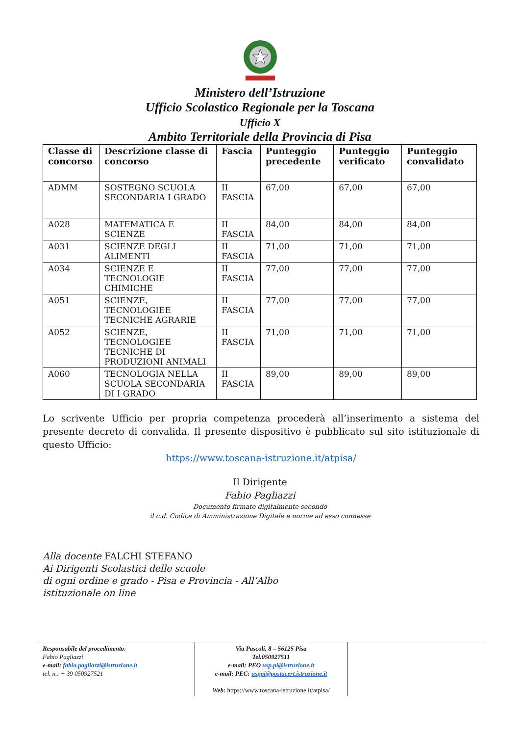Ministero dell’Istruzione
Ufficio Scolastico Regionale per la Toscana
Ufficio X
Ambito Territoriale della Provincia di Pisa
| Classe di concorso | Descrizione classe di concorso | Fascia | Punteggio precedente | Punteggio verificato | Punteggio convalidato |
| --- | --- | --- | --- | --- | --- |
| ADMM | SOSTEGNO SCUOLA SECONDARIA I GRADO | II FASCIA | 67,00 | 67,00 | 67,00 |
| A028 | MATEMATICA E SCIENZE | II FASCIA | 84,00 | 84,00 | 84,00 |
| A031 | SCIENZE DEGLI ALIMENTI | II FASCIA | 71,00 | 71,00 | 71,00 |
| A034 | SCIENZE E TECNOLOGIE CHIMICHE | II FASCIA | 77,00 | 77,00 | 77,00 |
| A051 | SCIENZE, TECNOLOGIEE TECNICHE AGRARIE | II FASCIA | 77,00 | 77,00 | 77,00 |
| A052 | SCIENZE, TECNOLOGIEE TECNICHE DI PRODUZIONI ANIMALI | II FASCIA | 71,00 | 71,00 | 71,00 |
| A060 | TECNOLOGIA NELLA SCUOLA SECONDARIA DI I GRADO | II FASCIA | 89,00 | 89,00 | 89,00 |
Lo scrivente Ufficio per propria competenza procederà all’inserimento a sistema del presente decreto di convalida. Il presente dispositivo è pubblicato sul sito istituzionale di questo Ufficio:
https://www.toscana-istruzione.it/atpisa/
Il Dirigente
Fabio Pagliazzi
Documento firmato digitalmente secondo
il c.d. Codice di Amministrazione Digitale e norme ad esso connesse
Alla docente FALCHI STEFANO
Ai Dirigenti Scolastici delle scuole
di ogni ordine e grado - Pisa e Provincia - All’Albo
istituzionale on line
Responsabile del procedimento:
Fabio Pagliazzi
e-mail: fabio.pagliazzi@istruzione.it
tel. n.: + 39 050927521
Via Pascoli, 8 – 56125 Pisa
Tel.050927511
e-mail: PEO usp.pi@istruzione.it
e-mail: PEC: usppi@postacert.istruzione.it
Web: https://www.toscana-istruzione.it/atpisa/